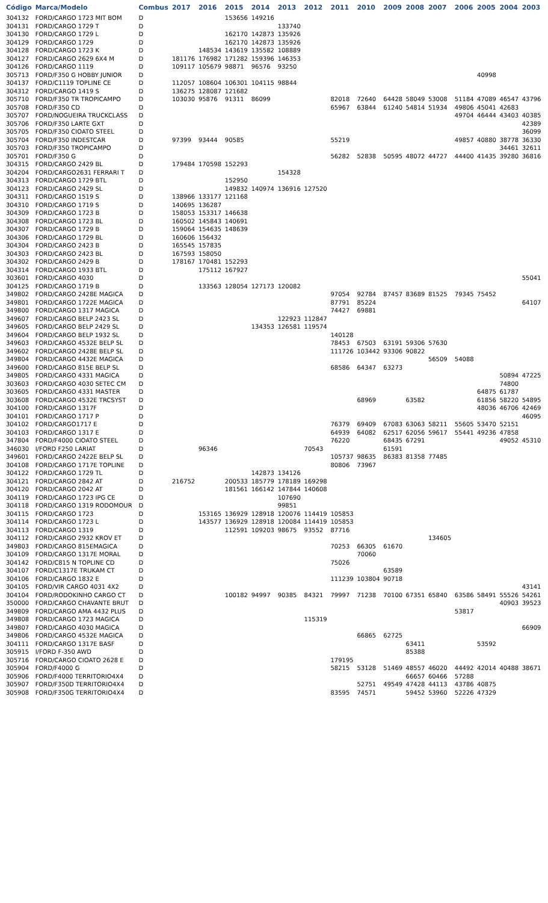| Código | Marca/Modelo | Combus | 2017 | 2016 | 2015 | 2014 | 2013 | 2012 | 2011 | 2010 | 2009 | 2008 | 2007 | 2006 | 2005 | 2004 | 2003 |
| --- | --- | --- | --- | --- | --- | --- | --- | --- | --- | --- | --- | --- | --- | --- | --- | --- | --- |
| 304132 | FORD/CARGO 1723 MIT BOM | D | | | 153656 | 149216 | | | | | | | | | | | |
| 304131 | FORD/CARGO 1729 T | D | | | | | 133740 | | | | | | | | | | |
| 304130 | FORD/CARGO 1729 L | D | | | 162170 | 142873 | 135926 | | | | | | | | | | |
| 304129 | FORD/CARGO 1729 | D | | | 162170 | 142873 | 135926 | | | | | | | | | | |
| 304128 | FORD/CARGO 1723 K | D | | 148534 | 143619 | 135582 | 108889 | | | | | | | | | | |
| 304127 | FORD/CARGO 2629 6X4 M | D | 181176 | 176982 | 171282 | 159396 | 146353 | | | | | | | | | | |
| 304126 | FORD/CARGO 1119 | D | 109117 | 105679 | 98871 | 96576 | 93250 | | | | | | | | | | |
| 305713 | FORD/F350 G HOBBY JUNIOR | D | | | | | | | | | | | | | 40998 | | |
| 304137 | FORD/C1119 TOPLINE CE | D | 112057 | 108604 | 106301 | 104115 | 98844 | | | | | | | | | | |
| 304312 | FORD/CARGO 1419 S | D | 136275 | 128087 | 121682 | | | | | | | | | | | | |
| 305710 | FORD/F350 TR TROPICAMPO | D | 103030 | 95876 | 91311 | 86099 | | | 82018 | 72640 | 64428 | 58049 | 53008 | 51184 | 47089 | 46547 | 43796 |
| 305708 | FORD/F350 CD | D | | | | | | | 65967 | 63844 | 61240 | 54814 | 51934 | 49806 | 45041 | 42683 | |
| 305707 | FORD/NOGUEIRA TRUCKCLASS | D | | | | | | | | | | | | 49704 | 46444 | 43403 | 40385 |
| 305706 | FORD/F350 LARTE GXT | D | | | | | | | | | | | | | | | 42389 |
| 305705 | FORD/F350 CIOATO STEEL | D | | | | | | | | | | | | | | | 36099 |
| 305704 | FORD/F350 INDESTCAR | D | 97399 | 93444 | 90585 | | | | 55219 | | | | | 49857 | 40880 | 38778 | 36330 |
| 305703 | FORD/F350 TROPICAMPO | D | | | | | | | | | | | | | | 34461 | 32611 |
| 305701 | FORD/F350 G | D | | | | | | | 56282 | 52838 | 50595 | 48072 | 44727 | 44400 | 41435 | 39280 | 36816 |
| 304315 | FORD/CARGO 2429 BL | D | 179484 | 170598 | 152293 | | | | | | | | | | | | |
| 304204 | FORD/CARGO2631 FERRARI T | D | | | | | 154328 | | | | | | | | | | |
| 304313 | FORD/CARGO 1729 BTL | D | | | 152950 | | | | | | | | | | | | |
| 304123 | FORD/CARGO 2429 SL | D | | | 149832 | 140974 | 136916 | 127520 | | | | | | | | | |
| 304311 | FORD/CARGO 1519 S | D | 138966 | 133177 | 121168 | | | | | | | | | | | | |
| 304310 | FORD/CARGO 1719 S | D | 140695 | 136287 | | | | | | | | | | | | | |
| 304309 | FORD/CARGO 1723 B | D | 158053 | 153317 | 146638 | | | | | | | | | | | | |
| 304308 | FORD/CARGO 1723 BL | D | 160502 | 145843 | 140691 | | | | | | | | | | | | |
| 304307 | FORD/CARGO 1729 B | D | 159064 | 154635 | 148639 | | | | | | | | | | | | |
| 304306 | FORD/CARGO 1729 BL | D | 160606 | 156432 | | | | | | | | | | | | | |
| 304304 | FORD/CARGO 2423 B | D | 165545 | 157835 | | | | | | | | | | | | | |
| 304303 | FORD/CARGO 2423 BL | D | 167593 | 158050 | | | | | | | | | | | | | |
| 304302 | FORD/CARGO 2429 B | D | 178167 | 170481 | 152293 | | | | | | | | | | | | |
| 304314 | FORD/CARGO 1933 BTL | D | | 175112 | 167927 | | | | | | | | | | | | |
| 303601 | FORD/CARGO 4030 | D | | | | | | | | | | | | | | | 55041 |
| 304125 | FORD/CARGO 1719 B | D | | 133563 | 128054 | 127173 | 120082 | | | | | | | | | | |
| 349802 | FORD/CARGO 2428E MAGICA | D | | | | | | | 97054 | 92784 | 87457 | 83689 | 81525 | 79345 | 75452 | | |
| 349801 | FORD/CARGO 1722E MAGICA | D | | | | | | | 87791 | 85224 | | | | | | | 64107 |
| 349800 | FORD/CARGO 1317 MAGICA | D | | | | | | | 74427 | 69881 | | | | | | | |
| 349607 | FORD/CARGO BELP 2423 SL | D | | | | | 122923 | 112847 | | | | | | | | | |
| 349605 | FORD/CARGO BELP 2429 SL | D | | | | 134353 | 126581 | 119574 | | | | | | | | | |
| 349604 | FORD/CARGO BELP 1932 SL | D | | | | | | | 140128 | | | | | | | | |
| 349603 | FORD/CARGO 4532E BELP SL | D | | | | | | | 78453 | 67503 | 63191 | 59306 | 57630 | | | | |
| 349602 | FORD/CARGO 2428E BELP SL | D | | | | | | | 111726 | 103442 | 93306 | 90822 | | | | | |
| 349804 | FORD/CARGO 4432E MAGICA | D | | | | | | | | | | | 56509 | 54088 | | | |
| 349600 | FORD/CARGO 815E BELP SL | D | | | | | | | 68586 | 64347 | 63273 | | | | | | |
| 349805 | FORD/CARGO 4331 MAGICA | D | | | | | | | | | | | | | | 50894 | 47225 |
| 303603 | FORD/CARGO 4030 SETEC CM | D | | | | | | | | | | | | | | 74800 | |
| 303605 | FORD/CARGO 4331 MASTER | D | | | | | | | | | | | | | 64875 | 61787 | |
| 303608 | FORD/CARGO 4532E TRCSYST | D | | | | | | | | 68969 | | 63582 | | | 61856 | 58220 | 54895 |
| 304100 | FORD/CARGO 1317F | D | | | | | | | | | | | | | 48036 | 46706 | 42469 |
| 304101 | FORD/CARGO 1717 P | D | | | | | | | | | | | | | | | 46095 |
| 304102 | FORD/CARGO1717 E | D | | | | | | | 76379 | 69409 | 67083 | 63063 | 58211 | 55605 | 53470 | 52151 | |
| 304103 | FORD/CARGO 1317 E | D | | | | | | | 64939 | 64082 | 62517 | 62056 | 59617 | 55441 | 49236 | 47858 | |
| 347804 | FORD/F4000 CIOATO STEEL | D | | | | | | | 76220 | | 68435 | 67291 | | | | 49052 | 45310 |
| 346030 | I/FORD F250 LARIAT | D | | 96346 | | | | 70543 | | | 61591 | | | | | | |
| 349601 | FORD/CARGO 2422E BELP SL | D | | | | | | | 105737 | 98635 | 86383 | 81358 | 77485 | | | | |
| 304108 | FORD/CARGO 1717E TOPLINE | D | | | | | | | 80806 | 73967 | | | | | | | |
| 304122 | FORD/CARGO 1729 TL | D | | | | 142873 | 134126 | | | | | | | | | | |
| 304121 | FORD/CARGO 2842 AT | D | 216752 | | 200533 | 185779 | 178189 | 169298 | | | | | | | | | |
| 304120 | FORD/CARGO 2042 AT | D | | | 181561 | 166142 | 147844 | 140608 | | | | | | | | | |
| 304119 | FORD/CARGO 1723 IPG CE | D | | | | | 107690 | | | | | | | | | | |
| 304118 | FORD/CARGO 1319 RODOMOUR | D | | | | | 99851 | | | | | | | | | | |
| 304115 | FORD/CARGO 1723 | D | | 153165 | 136929 | 128918 | 120076 | 114419 | 105853 | | | | | | | | |
| 304114 | FORD/CARGO 1723 L | D | | 143577 | 136929 | 128918 | 120084 | 114419 | 105853 | | | | | | | | |
| 304113 | FORD/CARGO 1319 | D | | | 112591 | 109203 | 98675 | 93552 | 87716 | | | | | | | | |
| 304112 | FORD/CARGO 2932 KROV ET | D | | | | | | | | | | | 134605 | | | | |
| 349803 | FORD/CARGO 815EMAGICA | D | | | | | | | 70253 | 66305 | 61670 | | | | | | |
| 304109 | FORD/CARGO 1317E MORAL | D | | | | | | | | 70060 | | | | | | | |
| 304142 | FORD/C815 N TOPLINE CD | D | | | | | | | 75026 | | | | | | | | |
| 304107 | FORD/C1317E TRUKAM CT | D | | | | | | | | | 63589 | | | | | | |
| 304106 | FORD/CARGO 1832 E | D | | | | | | | 111239 | 103804 | 90718 | | | | | | |
| 304105 | FORD/VIR CARGO 4031 4X2 | D | | | | | | | | | | | | | | | 43141 |
| 304104 | FORD/RODOKINHO CARGO CT | D | | | 100182 | 94997 | 90385 | 84321 | 79997 | 71238 | 70100 | 67351 | 65840 | 63586 | 58491 | 55526 | 54261 |
| 350000 | FORD/CARGO CHAVANTE BRUT | D | | | | | | | | | | | | | | 40903 | 39523 |
| 349809 | FORD/CARGO AMA 4432 PLUS | D | | | | | | | | | | | | 53817 | | | |
| 349808 | FORD/CARGO 1723 MAGICA | D | | | | | | 115319 | | | | | | | | | |
| 349807 | FORD/CARGO 4030 MAGICA | D | | | | | | | | | | | | | | | 66909 |
| 349806 | FORD/CARGO 4532E MAGICA | D | | | | | | | | 66865 | 62725 | | | | | | |
| 304111 | FORD/CARGO 1317E BASF | D | | | | | | | | | | 63411 | | | 53592 | | |
| 305915 | I/FORD F-350 AWD | D | | | | | | | | | | 85388 | | | | | |
| 305716 | FORD/CARGO CIOATO 2628 E | D | | | | | | | 179195 | | | | | | | | |
| 305904 | FORD/F4000 G | D | | | | | | | 58215 | 53128 | 51469 | 48557 | 46020 | 44492 | 42014 | 40488 | 38671 |
| 305906 | FORD/F4000 TERRITORIO4X4 | D | | | | | | | | | | 66657 | 60466 | 57288 | | | |
| 305907 | FORD/F350D TERRITORIO4X4 | D | | | | | | | | 52751 | 49549 | 47428 | 44113 | 43786 | 40875 | | |
| 305908 | FORD/F350G TERRITORIO4X4 | D | | | | | | | 83595 | 74571 | | 59452 | 53960 | 52226 | 47329 | | |